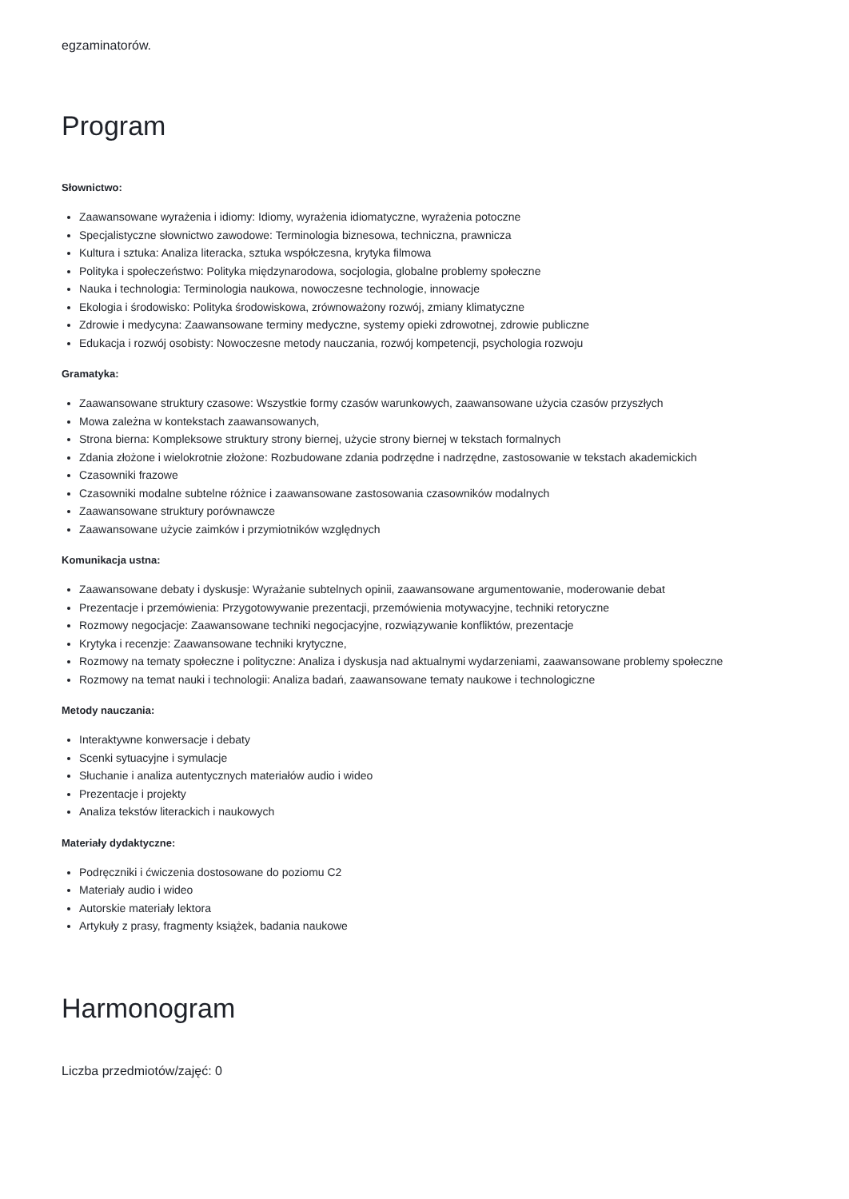egzaminatorów.
Program
Słownictwo:
Zaawansowane wyrażenia i idiomy: Idiomy, wyrażenia idiomatyczne, wyrażenia potoczne
Specjalistyczne słownictwo zawodowe: Terminologia biznesowa, techniczna, prawnicza
Kultura i sztuka: Analiza literacka, sztuka współczesna, krytyka filmowa
Polityka i społeczeństwo: Polityka międzynarodowa, socjologia, globalne problemy społeczne
Nauka i technologia: Terminologia naukowa, nowoczesne technologie, innowacje
Ekologia i środowisko: Polityka środowiskowa, zrównoważony rozwój, zmiany klimatyczne
Zdrowie i medycyna: Zaawansowane terminy medyczne, systemy opieki zdrowotnej, zdrowie publiczne
Edukacja i rozwój osobisty: Nowoczesne metody nauczania, rozwój kompetencji, psychologia rozwoju
Gramatyka:
Zaawansowane struktury czasowe: Wszystkie formy czasów warunkowych, zaawansowane użycia czasów przyszłych
Mowa zależna w kontekstach zaawansowanych,
Strona bierna: Kompleksowe struktury strony biernej, użycie strony biernej w tekstach formalnych
Zdania złożone i wielokrotnie złożone: Rozbudowane zdania podrzędne i nadrzędne, zastosowanie w tekstach akademickich
Czasowniki frazowe
Czasowniki modalne subtelne różnice i zaawansowane zastosowania czasowników modalnych
Zaawansowane struktury porównawcze
Zaawansowane użycie zaimków i przymiotników względnych
Komunikacja ustna:
Zaawansowane debaty i dyskusje: Wyrażanie subtelnych opinii, zaawansowane argumentowanie, moderowanie debat
Prezentacje i przemówienia: Przygotowywanie prezentacji, przemówienia motywacyjne, techniki retoryczne
Rozmowy negocjacje: Zaawansowane techniki negocjacyjne, rozwiązywanie konfliktów, prezentacje
Krytyka i recenzje: Zaawansowane techniki krytyczne,
Rozmowy na tematy społeczne i polityczne: Analiza i dyskusja nad aktualnymi wydarzeniami, zaawansowane problemy społeczne
Rozmowy na temat nauki i technologii: Analiza badań, zaawansowane tematy naukowe i technologiczne
Metody nauczania:
Interaktywne konwersacje i debaty
Scenki sytuacyjne i symulacje
Słuchanie i analiza autentycznych materiałów audio i wideo
Prezentacje i projekty
Analiza tekstów literackich i naukowych
Materiały dydaktyczne:
Podręczniki i ćwiczenia dostosowane do poziomu C2
Materiały audio i wideo
Autorskie materiały lektora
Artykuły z prasy, fragmenty książek, badania naukowe
Harmonogram
Liczba przedmiotów/zajęć: 0